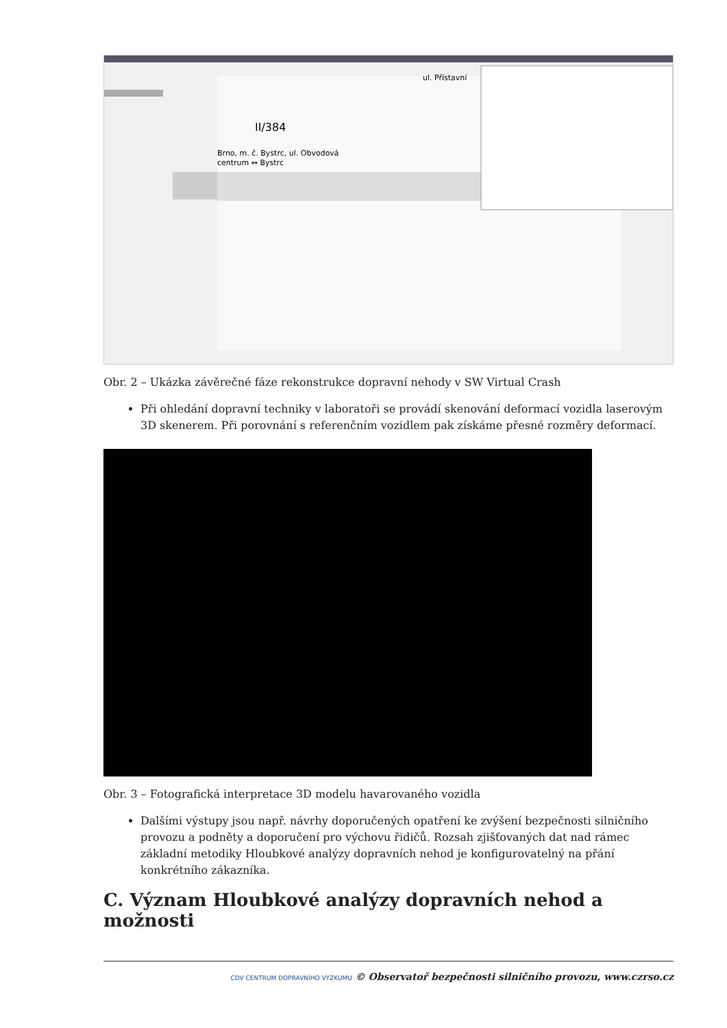II/384
Brno, m. č. Bystrc, ul. Obvodová
centrum ↔ Bystrc
ul. Přístavní
Obr. 2 – Ukázka závěrečné fáze rekonstrukce dopravní nehody v SW Virtual Crash
Při ohledání dopravní techniky v laboratoři se provádí skenování deformací vozidla laserovým 3D skenerem. Při porovnání s referenčním vozidlem pak získáme přesné rozměry deformací.
Obr. 3 – Fotografická interpretace 3D modelu havarovaného vozidla
Dalšími výstupy jsou např. návrhy doporučených opatření ke zvýšení bezpečnosti silničního provozu a podněty a doporučení pro výchovu řidičů. Rozsah zjišťovaných dat nad rámec základní metodiky Hloubkové analýzy dopravních nehod je konfigurovatelný na přání konkrétního zákazníka.
C. Význam Hloubkové analýzy dopravních nehod a možnosti
CDV CENTRUM DOPRAVNÍHO VÝZKUMU © Observatoř bezpečnosti silničního provozu, www.czrso.cz